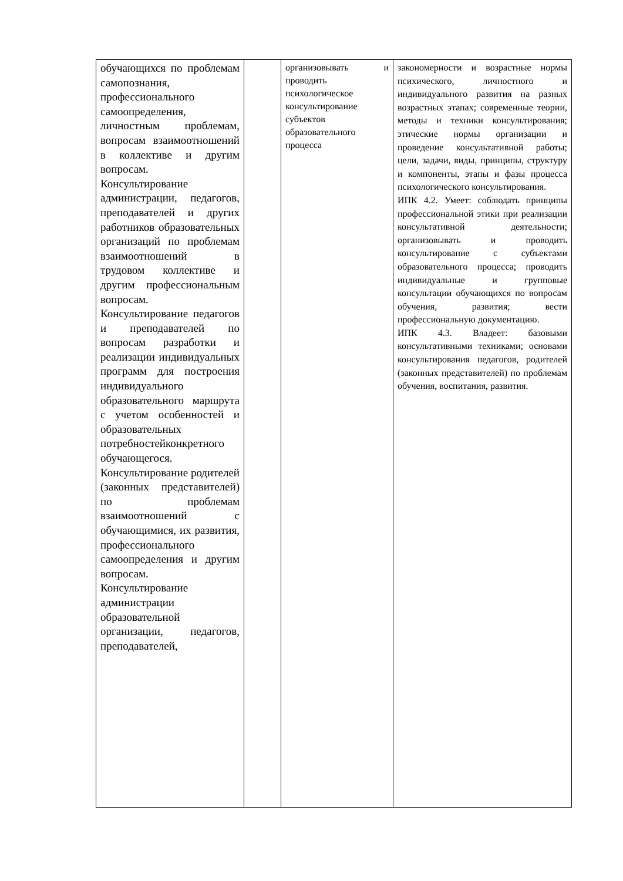| обучающихся по проблемам самопознания, профессионального самоопределения, личностным проблемам, вопросам взаимоотношений в коллективе и другим вопросам. Консультирование администрации, педагогов, преподавателей и других работников образовательных организаций по проблемам взаимоотношений в трудовом коллективе и другим профессиональным вопросам. Консультирование педагогов и преподавателей по вопросам разработки и реализации индивидуальных программ для построения индивидуального образовательного маршрута с учетом особенностей и образовательных потребностейконкретного обучающегося. Консультирование родителей (законных представителей) по проблемам взаимоотношений с обучающимися, их развития, профессионального самоопределения и другим вопросам. Консультирование администрации образовательной организации, педагогов, преподавателей, | | организовывать и проводить психологическое консультирование субъектов образовательного процесса | закономерности и возрастные нормы психического, личностного и индивидуального развития на разных возрастных этапах; современные теории, методы и техники консультирования; этические нормы организации и проведение консультативной работы; цели, задачи, виды, принципы, структуру и компоненты, этапы и фазы процесса психологического консультирования. ИПК 4.2. Умеет: соблюдать принципы профессиональной этики при реализации консультативной деятельности; организовывать и проводить консультирование с субъектами образовательного процесса; проводить индивидуальные и групповые консультации обучающихся по вопросам обучения, развития; вести профессиональную документацию. ИПК 4.3. Владеет: базовыми консультативными техниками; основами консультирования педагогов, родителей (законных представителей) по проблемам обучения, воспитания, развития. |